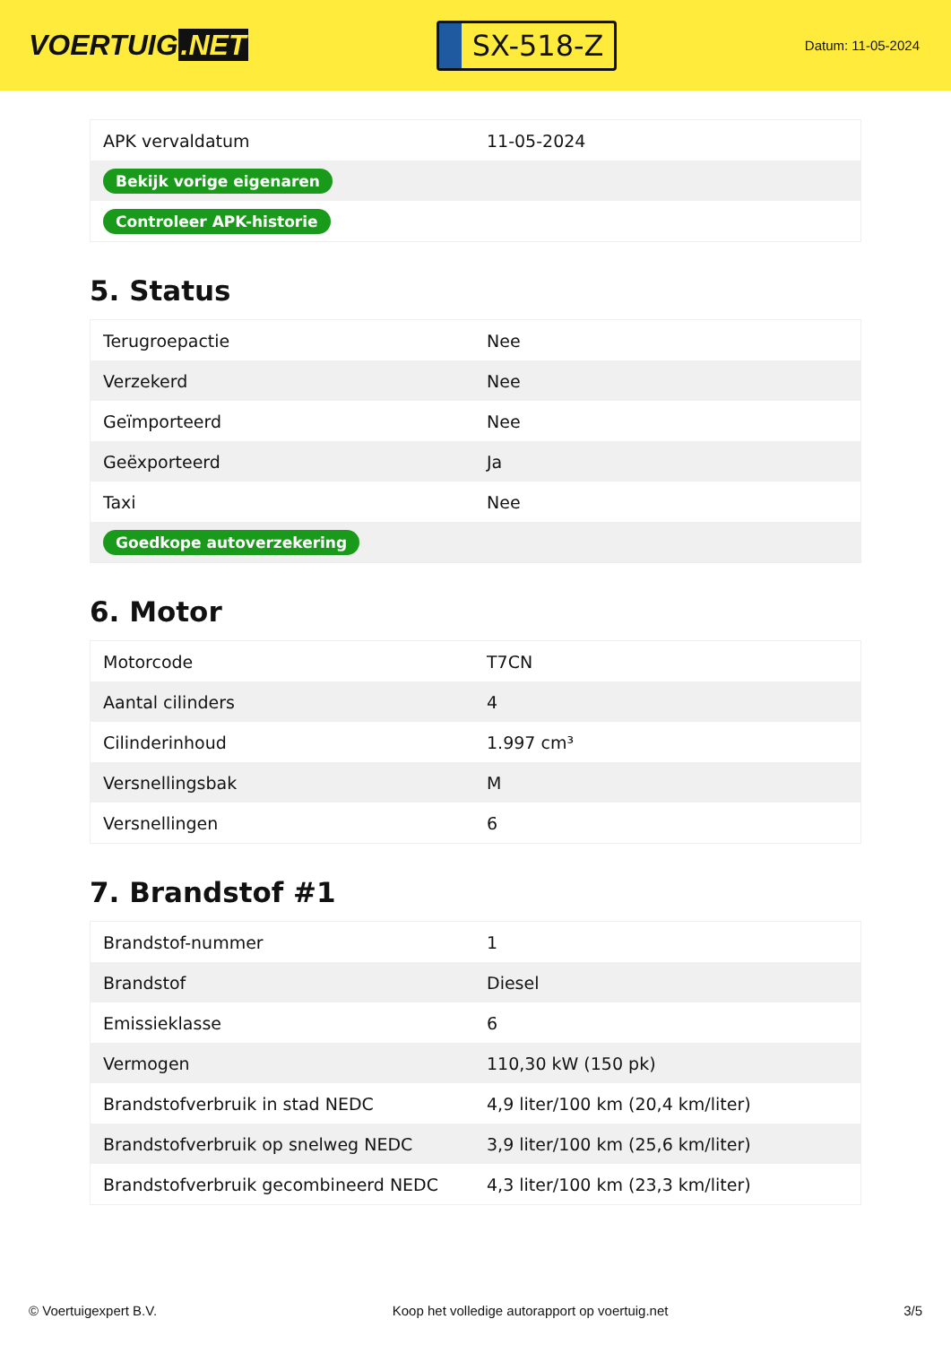VOERTUIG.NET
SX-518-Z
Datum: 11-05-2024
| APK vervaldatum | 11-05-2024 |
| Bekijk vorige eigenaren | |
| Controleer APK-historie | |
5. Status
| Terugroepactie | Nee |
| Verzekerd | Nee |
| Geïmporteerd | Nee |
| Geëxporteerd | Ja |
| Taxi | Nee |
| Goedkope autoverzekering | |
6. Motor
| Motorcode | T7CN |
| Aantal cilinders | 4 |
| Cilinderinhoud | 1.997 cm³ |
| Versnellingsbak | M |
| Versnellingen | 6 |
7. Brandstof #1
| Brandstof-nummer | 1 |
| Brandstof | Diesel |
| Emissieklasse | 6 |
| Vermogen | 110,30 kW (150 pk) |
| Brandstofverbruik in stad NEDC | 4,9 liter/100 km (20,4 km/liter) |
| Brandstofverbruik op snelweg NEDC | 3,9 liter/100 km (25,6 km/liter) |
| Brandstofverbruik gecombineerd NEDC | 4,3 liter/100 km (23,3 km/liter) |
© Voertuigexpert B.V. Koop het volledige autorapport op voertuig.net 3/5